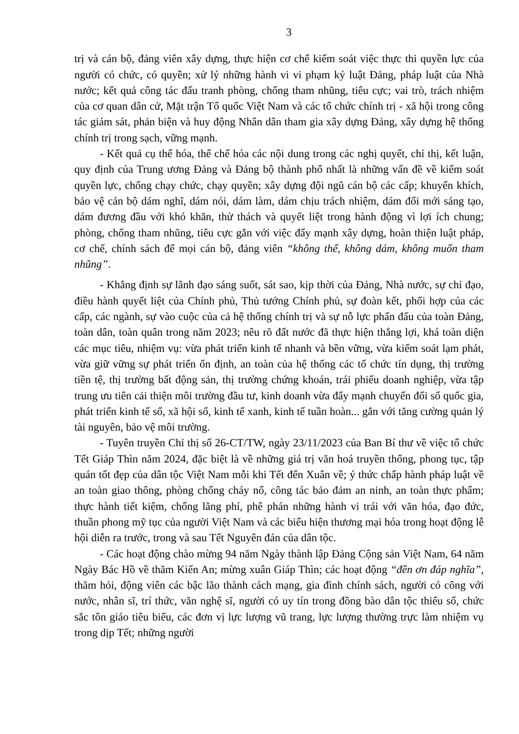3
trị và cán bộ, đảng viên xây dựng, thực hiện cơ chế kiểm soát việc thực thi quyền lực của người có chức, có quyền; xử lý những hành vi vi phạm kỷ luật Đảng, pháp luật của Nhà nước; kết quả công tác đấu tranh phòng, chống tham nhũng, tiêu cực; vai trò, trách nhiệm của cơ quan dân cử, Mặt trận Tổ quốc Việt Nam và các tổ chức chính trị - xã hội trong công tác giám sát, phản biện và huy động Nhân dân tham gia xây dựng Đảng, xây dựng hệ thống chính trị trong sạch, vững mạnh.
- Kết quả cụ thể hóa, thể chế hóa các nội dung trong các nghị quyết, chỉ thị, kết luận, quy định của Trung ương Đảng và Đảng bộ thành phố nhất là những vấn đề về kiểm soát quyền lực, chống chạy chức, chạy quyền; xây dựng đội ngũ cán bộ các cấp; khuyến khích, bảo vệ cán bộ dám nghĩ, dám nói, dám làm, dám chịu trách nhiệm, dám đổi mới sáng tạo, dám đương đầu với khó khăn, thử thách và quyết liệt trong hành động vì lợi ích chung; phòng, chống tham nhũng, tiêu cực gắn với việc đẩy mạnh xây dựng, hoàn thiện luật pháp, cơ chế, chính sách để mọi cán bộ, đảng viên “không thể, không dám, không muốn tham nhũng”.
- Khẳng định sự lãnh đạo sáng suốt, sát sao, kịp thời của Đảng, Nhà nước, sự chỉ đạo, điều hành quyết liệt của Chính phủ, Thủ tướng Chính phủ, sự đoàn kết, phối hợp của các cấp, các ngành, sự vào cuộc của cả hệ thống chính trị và sự nỗ lực phấn đấu của toàn Đảng, toàn dân, toàn quân trong năm 2023; nêu rõ đất nước đã thực hiện thắng lợi, khá toàn diện các mục tiêu, nhiệm vụ: vừa phát triển kinh tế nhanh và bền vững, vừa kiểm soát lạm phát, vừa giữ vững sự phát triển ổn định, an toàn của hệ thống các tổ chức tín dụng, thị trường tiền tệ, thị trường bất động sản, thị trường chứng khoán, trái phiếu doanh nghiệp, vừa tập trung ưu tiên cải thiện môi trường đầu tư, kinh doanh vừa đẩy mạnh chuyển đổi số quốc gia, phát triển kinh tế số, xã hội số, kinh tế xanh, kinh tế tuần hoàn... gắn với tăng cường quản lý tài nguyên, bảo vệ môi trường.
- Tuyên truyền Chỉ thị số 26-CT/TW, ngày 23/11/2023 của Ban Bí thư về việc tổ chức Tết Giáp Thìn năm 2024, đặc biệt là về những giá trị văn hoá truyền thống, phong tục, tập quán tốt đẹp của dân tộc Việt Nam mỗi khi Tết đến Xuân về; ý thức chấp hành pháp luật về an toàn giao thông, phòng chống cháy nổ, công tác bảo đảm an ninh, an toàn thực phẩm; thực hành tiết kiệm, chống lãng phí, phê phán những hành vi trái với văn hóa, đạo đức, thuần phong mỹ tục của người Việt Nam và các biểu hiện thương mại hóa trong hoạt động lễ hội diễn ra trước, trong và sau Tết Nguyên đán của dân tộc.
- Các hoạt động chào mừng 94 năm Ngày thành lập Đảng Cộng sản Việt Nam, 64 năm Ngày Bác Hồ về thăm Kiến An; mừng xuân Giáp Thìn; các hoạt động “đền ơn đáp nghĩa”, thăm hỏi, động viên các bậc lão thành cách mạng, gia đình chính sách, người có công với nước, nhân sĩ, trí thức, văn nghệ sĩ, người có uy tín trong đồng bào dân tộc thiểu số, chức sắc tôn giáo tiêu biểu, các đơn vị lực lượng vũ trang, lực lượng thường trực làm nhiệm vụ trong dịp Tết; những người